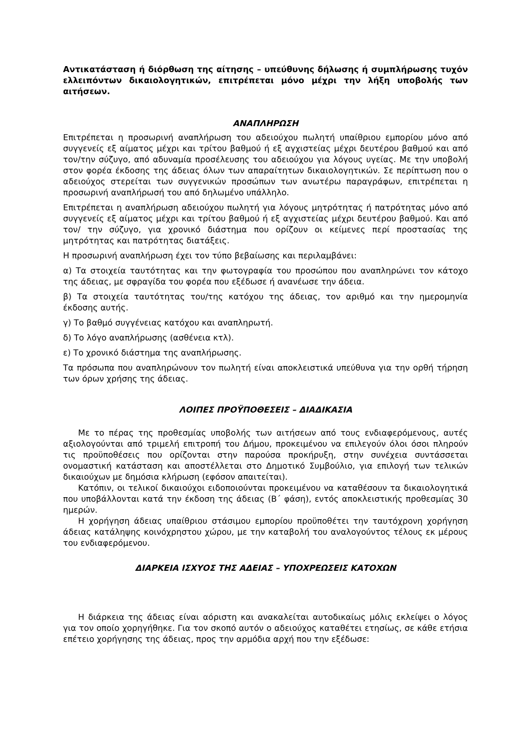Αντικατάσταση ή διόρθωση της αίτησης – υπεύθυνης δήλωσης ή συμπλήρωσης τυχόν ελλειπόντων δικαιολογητικών, επιτρέπεται μόνο μέχρι την λήξη υποβολής των αιτήσεων.
ΑΝΑΠΛΗΡΩΣΗ
Επιτρέπεται η προσωρινή αναπλήρωση του αδειούχου πωλητή υπαίθριου εμπορίου μόνο από συγγενείς εξ αίματος μέχρι και τρίτου βαθμού ή εξ αγχιστείας μέχρι δευτέρου βαθμού και από τον/την σύζυγο, από αδυναμία προσέλευσης του αδειούχου για λόγους υγείας. Με την υποβολή στον φορέα έκδοσης της άδειας όλων των απαραίτητων δικαιολογητικών. Σε περίπτωση που ο αδειούχος στερείται των συγγενικών προσώπων των ανωτέρω παραγράφων, επιτρέπεται η προσωρινή αναπλήρωσή του από δηλωμένο υπάλληλο.
Επιτρέπεται η αναπλήρωση αδειούχου πωλητή για λόγους μητρότητας ή πατρότητας μόνο από συγγενείς εξ αίματος μέχρι και τρίτου βαθμού ή εξ αγχιστείας μέχρι δευτέρου βαθμού. Και από τον/ την σύζυγο, για χρονικό διάστημα που ορίζουν οι κείμενες περί προστασίας της μητρότητας και πατρότητας διατάξεις.
Η προσωρινή αναπλήρωση έχει τον τύπο βεβαίωσης και περιλαμβάνει:
α) Τα στοιχεία ταυτότητας και την φωτογραφία του προσώπου που αναπληρώνει τον κάτοχο της άδειας, με σφραγίδα του φορέα που εξέδωσε ή ανανέωσε την άδεια.
β) Τα στοιχεία ταυτότητας του/της κατόχου της άδειας, τον αριθμό και την ημερομηνία έκδοσης αυτής.
γ) Το βαθμό συγγένειας κατόχου και αναπληρωτή.
δ) Το λόγο αναπλήρωσης (ασθένεια κτλ).
ε) Το χρονικό διάστημα της αναπλήρωσης.
Τα πρόσωπα που αναπληρώνουν τον πωλητή είναι αποκλειστικά υπεύθυνα για την ορθή τήρηση των όρων χρήσης της άδειας.
ΛΟΙΠΕΣ ΠΡΟΫΠΟΘΕΣΕΙΣ – ΔΙΑΔΙΚΑΣΙΑ
Με το πέρας της προθεσμίας υποβολής των αιτήσεων από τους ενδιαφερόμενους, αυτές αξιολογούνται από τριμελή επιτροπή του Δήμου, προκειμένου να επιλεγούν όλοι όσοι πληρούν τις προϋποθέσεις που ορίζονται στην παρούσα προκήρυξη, στην συνέχεια συντάσσεται ονομαστική κατάσταση και αποστέλλεται στο Δημοτικό Συμβούλιο, για επιλογή των τελικών δικαιούχων με δημόσια κλήρωση (εφόσον απαιτείται).
Κατόπιν, οι τελικοί δικαιούχοι ειδοποιούνται προκειμένου να καταθέσουν τα δικαιολογητικά που υποβάλλονται κατά την έκδοση της άδειας (Β΄ φάση), εντός αποκλειστικής προθεσμίας 30 ημερών.
Η χορήγηση άδειας υπαίθριου στάσιμου εμπορίου προϋποθέτει την ταυτόχρονη χορήγηση άδειας κατάληψης κοινόχρηστου χώρου, με την καταβολή του αναλογούντος τέλους εκ μέρους του ενδιαφερόμενου.
ΔΙΑΡΚΕΙΑ ΙΣΧΥΟΣ ΤΗΣ ΑΔΕΙΑΣ – ΥΠΟΧΡΕΩΣΕΙΣ ΚΑΤΟΧΩΝ
Η διάρκεια της άδειας είναι αόριστη και ανακαλείται αυτοδικαίως μόλις εκλείψει ο λόγος για τον οποίο χορηγήθηκε. Για τον σκοπό αυτόν ο αδειούχος καταθέτει ετησίως, σε κάθε ετήσια επέτειο χορήγησης της άδειας, προς την αρμόδια αρχή που την εξέδωσε: